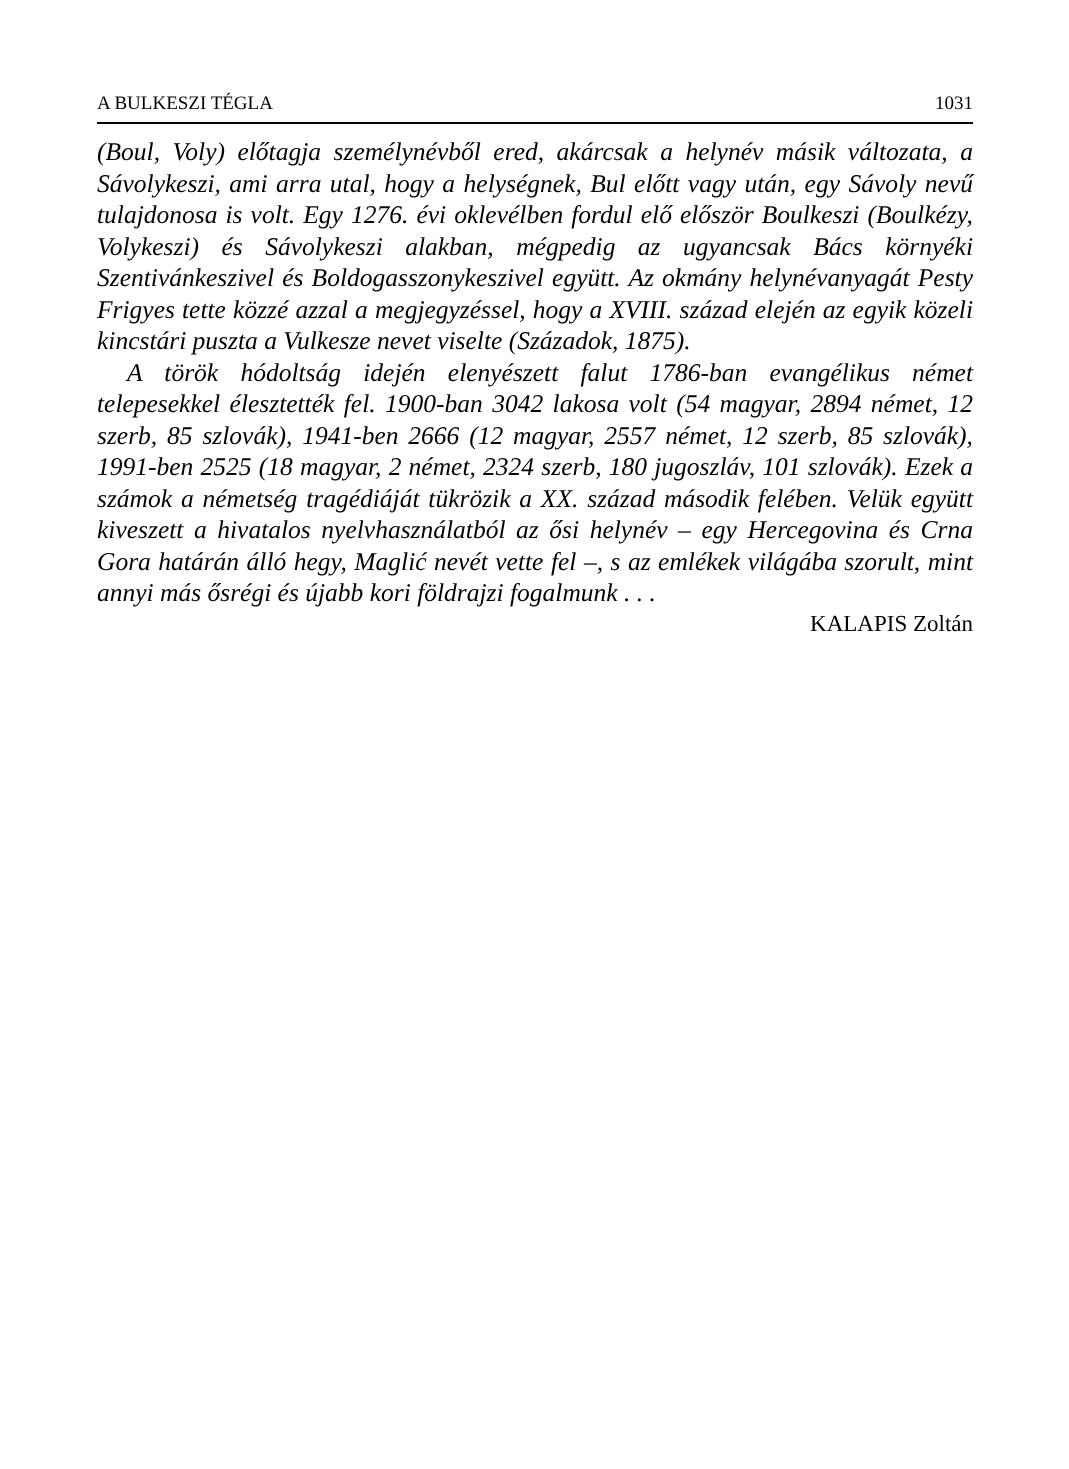A BULKESZI TÉGLA 1031
(Boul, Voly) előtagja személynévből ered, akárcsak a helynév másik változata, a Sávolykeszi, ami arra utal, hogy a helységnek, Bul előtt vagy után, egy Sávoly nevű tulajdonosa is volt. Egy 1276. évi oklevélben fordul elő először Boulkeszi (Boulkézy, Volykeszi) és Sávolykeszi alakban, még­pedig az ugyancsak Bács környéki Szentivánkeszivel és Boldogasszonyke­szivel együtt. Az okmány helynévanyagát Pesty Frigyes tette közzé azzal a megjegyzéssel, hogy a XVIII. század elején az egyik közeli kincstári puszta a Vulkesze nevet viselte (Századok, 1875).
A török hódoltság idején elenyészett falut 1786-ban evangélikus német telepesekkel élesztették fel. 1900-ban 3042 lakosa volt (54 magyar, 2894 német, 12 szerb, 85 szlovák), 1941-ben 2666 (12 magyar, 2557 német, 12 szerb, 85 szlovák), 1991-ben 2525 (18 magyar, 2 német, 2324 szerb, 180 jugoszláv, 101 szlovák). Ezek a számok a németség tragédiáját tükrözik a XX. század második felében. Velük együtt kiveszett a hivatalos nyelv­használatból az ősi helynév – egy Hercegovina és Crna Gora határán álló hegy, Maglić nevét vette fel –, s az emlékek világába szorult, mint annyi más ősrégi és újabb kori földrajzi fogalmunk . . .
KALAPIS Zoltán